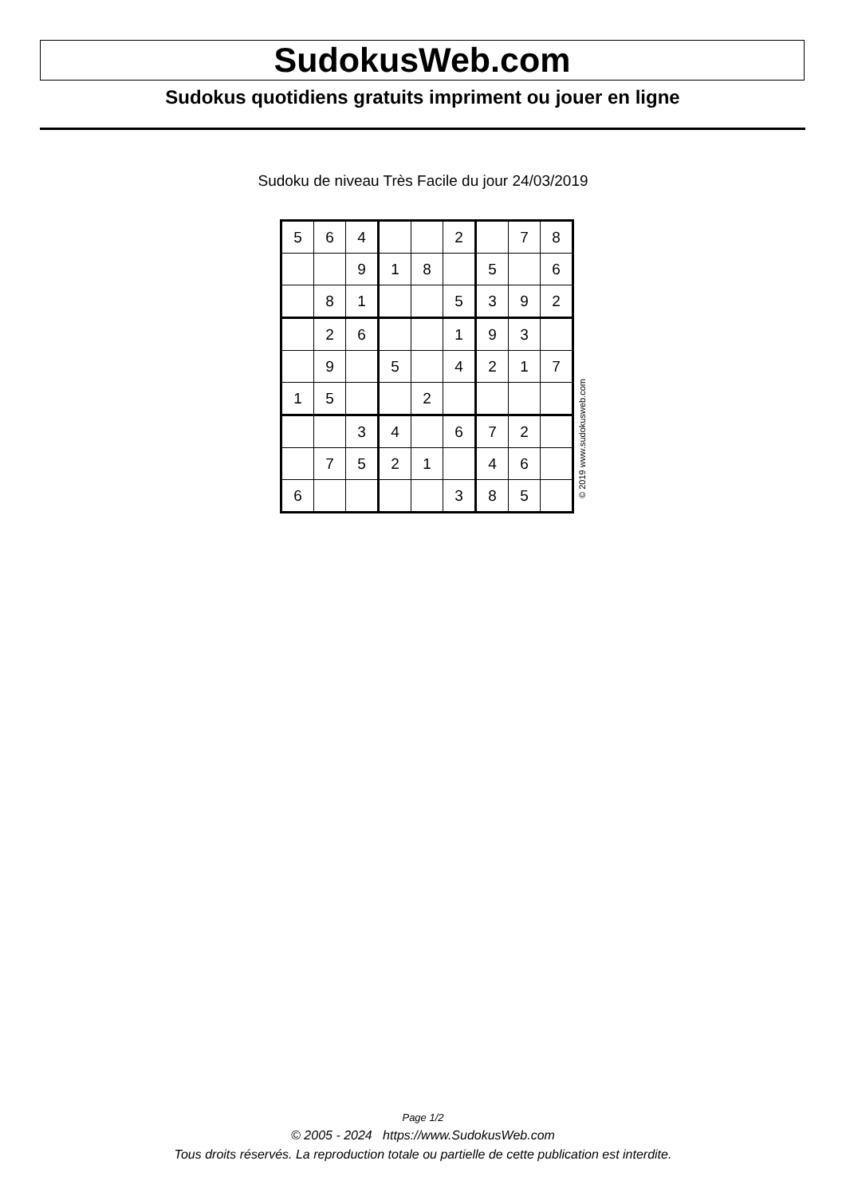SudokusWeb.com
Sudokus quotidiens gratuits impriment ou jouer en ligne
Sudoku de niveau Très Facile du jour 24/03/2019
| 5 | 6 | 4 | | | 2 | | 7 | 8 |
| | | 9 | 1 | 8 | | 5 | | 6 |
| | 8 | 1 | | | 5 | 3 | 9 | 2 |
| | 2 | 6 | | | 1 | 9 | 3 | |
| | 9 | | 5 | | 4 | 2 | 1 | 7 |
| 1 | 5 | | | 2 | | | | |
| | | 3 | 4 | | 6 | 7 | 2 | |
| | 7 | 5 | 2 | 1 | | 4 | 6 | |
| 6 | | | | | 3 | 8 | 5 | |
© 2019 www.sudokusweb.com
Page 1/2
© 2005 - 2024 https://www.SudokusWeb.com
Tous droits réservés. La reproduction totale ou partielle de cette publication est interdite.